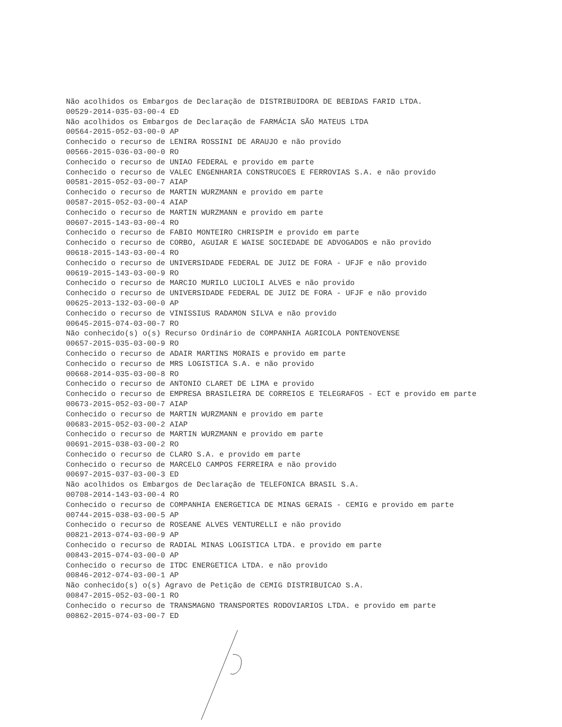Não acolhidos os Embargos de Declaração de DISTRIBUIDORA DE BEBIDAS FARID LTDA.
00529-2014-035-03-00-4 ED
Não acolhidos os Embargos de Declaração de FARMÁCIA SÃO MATEUS LTDA
00564-2015-052-03-00-0 AP
Conhecido o recurso de LENIRA ROSSINI DE ARAUJO e não provido
00566-2015-036-03-00-0 RO
Conhecido o recurso de UNIAO FEDERAL e provido em parte
Conhecido o recurso de VALEC ENGENHARIA CONSTRUCOES E FERROVIAS S.A. e não provido
00581-2015-052-03-00-7 AIAP
Conhecido o recurso de MARTIN WURZMANN e provido em parte
00587-2015-052-03-00-4 AIAP
Conhecido o recurso de MARTIN WURZMANN e provido em parte
00607-2015-143-03-00-4 RO
Conhecido o recurso de FABIO MONTEIRO CHRISPIM e provido em parte
Conhecido o recurso de CORBO, AGUIAR E WAISE SOCIEDADE DE ADVOGADOS e não provido
00618-2015-143-03-00-4 RO
Conhecido o recurso de UNIVERSIDADE FEDERAL DE JUIZ DE FORA - UFJF e não provido
00619-2015-143-03-00-9 RO
Conhecido o recurso de MARCIO MURILO LUCIOLI ALVES e não provido
Conhecido o recurso de UNIVERSIDADE FEDERAL DE JUIZ DE FORA - UFJF e não provido
00625-2013-132-03-00-0 AP
Conhecido o recurso de VINISSIUS RADAMON SILVA e não provido
00645-2015-074-03-00-7 RO
Não conhecido(s) o(s) Recurso Ordinário de COMPANHIA AGRICOLA PONTENOVENSE
00657-2015-035-03-00-9 RO
Conhecido o recurso de ADAIR MARTINS MORAIS e provido em parte
Conhecido o recurso de MRS LOGISTICA S.A. e não provido
00668-2014-035-03-00-8 RO
Conhecido o recurso de ANTONIO CLARET DE LIMA e provido
Conhecido o recurso de EMPRESA BRASILEIRA DE CORREIOS E TELEGRAFOS - ECT e provido em parte
00673-2015-052-03-00-7 AIAP
Conhecido o recurso de MARTIN WURZMANN e provido em parte
00683-2015-052-03-00-2 AIAP
Conhecido o recurso de MARTIN WURZMANN e provido em parte
00691-2015-038-03-00-2 RO
Conhecido o recurso de CLARO S.A. e provido em parte
Conhecido o recurso de MARCELO CAMPOS FERREIRA e não provido
00697-2015-037-03-00-3 ED
Não acolhidos os Embargos de Declaração de TELEFONICA BRASIL S.A.
00708-2014-143-03-00-4 RO
Conhecido o recurso de COMPANHIA ENERGETICA DE MINAS GERAIS - CEMIG e provido em parte
00744-2015-038-03-00-5 AP
Conhecido o recurso de ROSEANE ALVES VENTURELLI e não provido
00821-2013-074-03-00-9 AP
Conhecido o recurso de RADIAL MINAS LOGISTICA LTDA. e provido em parte
00843-2015-074-03-00-0 AP
Conhecido o recurso de ITDC ENERGETICA LTDA. e não provido
00846-2012-074-03-00-1 AP
Não conhecido(s) o(s) Agravo de Petição de CEMIG DISTRIBUICAO S.A.
00847-2015-052-03-00-1 RO
Conhecido o recurso de TRANSMAGNO TRANSPORTES RODOVIARIOS LTDA. e provido em parte
00862-2015-074-03-00-7 ED